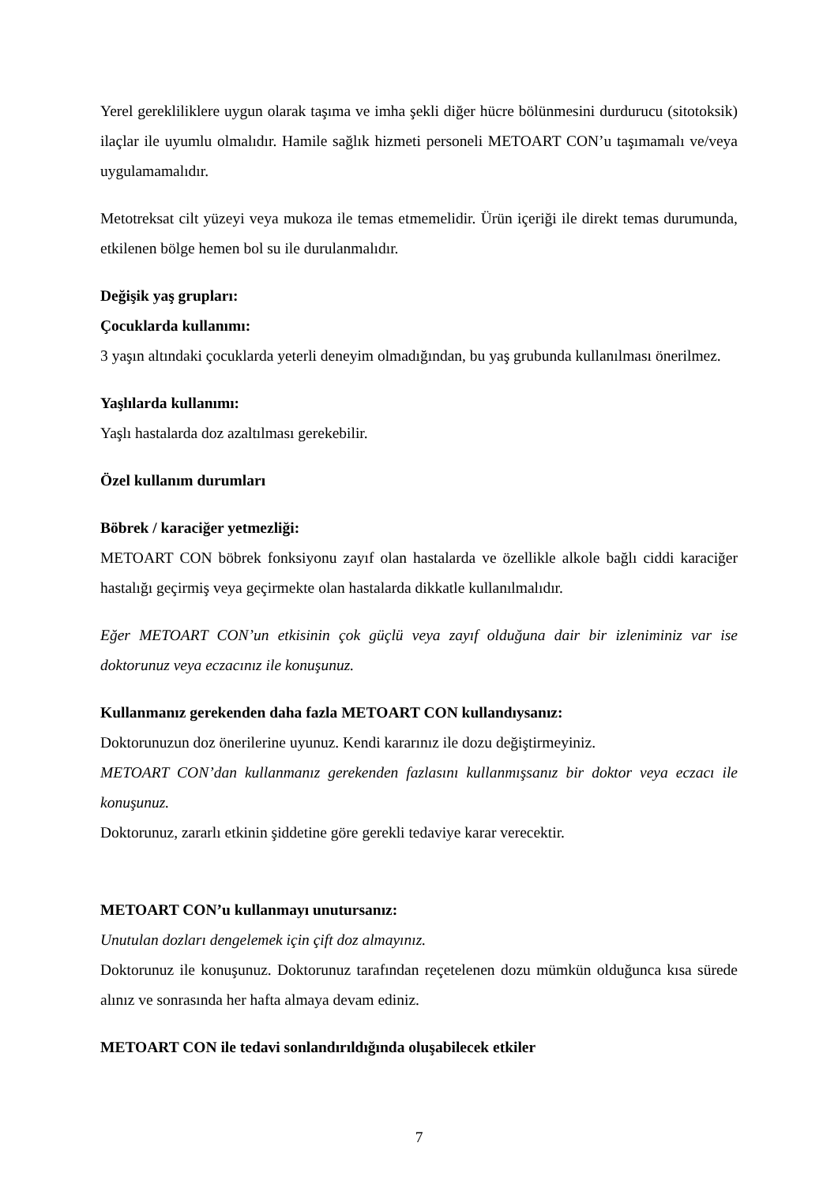Yerel gerekliliklere uygun olarak taşıma ve imha şekli diğer hücre bölünmesini durdurucu (sitotoksik) ilaçlar ile uyumlu olmalıdır. Hamile sağlık hizmeti personeli METOART CON’u taşımamalı ve/veya uygulamamalıdır.
Metotreksat cilt yüzeyi veya mukoza ile temas etmemelidir. Ürün içeriği ile direkt temas durumunda, etkilenen bölge hemen bol su ile durulanmalıdır.
Değişik yaş grupları:
Çocuklarda kullanımı:
3 yaşın altındaki çocuklarda yeterli deneyim olmadığından, bu yaş grubunda kullanılması önerilmez.
Yaşlılarda kullanımı:
Yaşlı hastalarda doz azaltılması gerekebilir.
Özel kullanım durumları
Böbrek / karaciğer yetmezliği:
METOART CON böbrek fonksiyonu zayıf olan hastalarda ve özellikle alkole bağlı ciddi karaciğer hastalığı geçirmiş veya geçirmekte olan hastalarda dikkatle kullanılmalıdır.
Eğer METOART CON’un etkisinin çok güçlü veya zayıf olduğuna dair bir izleniminiz var ise doktorunuz veya eczacınız ile konuşunuz.
Kullanmanız gerekenden daha fazla METOART CON kullandıysanız:
Doktorunuzun doz önerilerine uyunuz. Kendi kararınız ile dozu değiştirmeyiniz.
METOART CON’dan kullanmanız gerekenden fazlasını kullanmışsanız bir doktor veya eczacı ile konuşunuz.
Doktorunuz, zararlı etkinin şiddetine göre gerekli tedaviye karar verecektir.
METOART CON’u kullanmayı unutursanız:
Unutulan dozları dengelemek için çift doz almayınız.
Doktorunuz ile konuşunuz. Doktorunuz tarafından reçetelenen dozu mümkün olduğunca kısa sürede alınız ve sonrasında her hafta almaya devam ediniz.
METOART CON ile tedavi sonlandırıldığında oluşabilecek etkiler
7